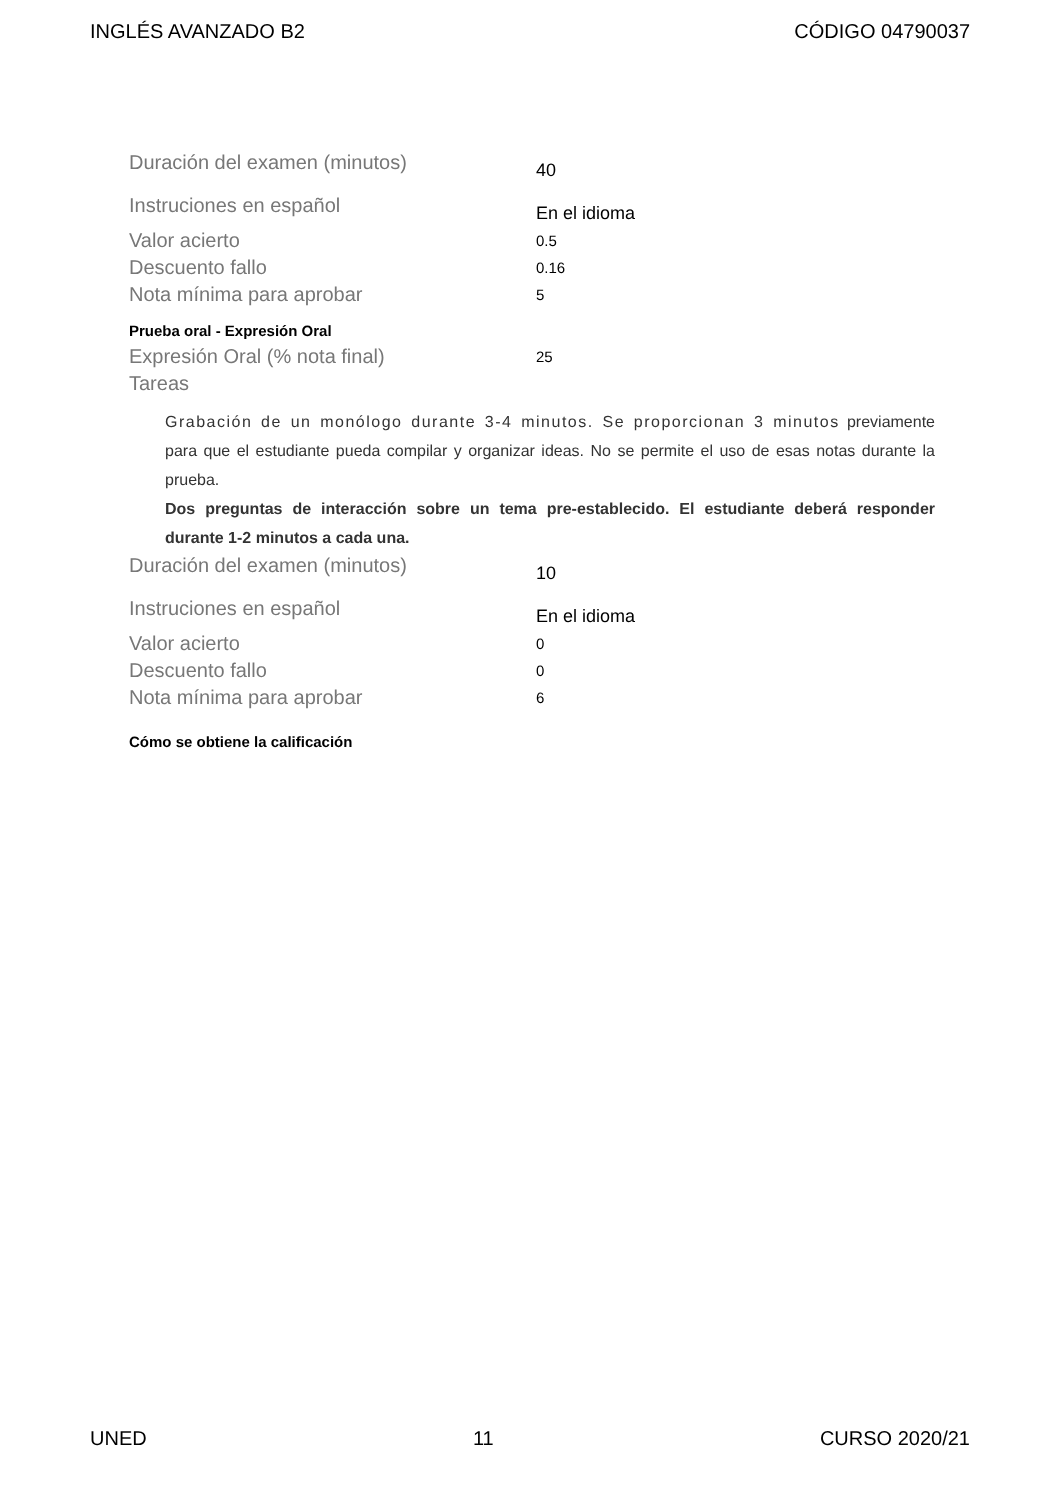INGLÉS AVANZADO B2 CÓDIGO 04790037
Duración del examen (minutos) 40
Instruciones en español En el idioma
Valor acierto 0.5
Descuento fallo 0.16
Nota mínima para aprobar 5
Prueba oral - Expresión Oral
Expresión Oral (% nota final) 25
Tareas
Grabación de un monólogo durante 3-4 minutos. Se proporcionan 3 minutos previamente para que el estudiante pueda compilar y organizar ideas. No se permite el uso de esas notas durante la prueba.
Dos preguntas de interacción sobre un tema pre-establecido. El estudiante deberá responder durante 1-2 minutos a cada una.
Duración del examen (minutos) 10
Instruciones en español En el idioma
Valor acierto 0
Descuento fallo 0
Nota mínima para aprobar 6
Cómo se obtiene la calificación
UNED 11 CURSO 2020/21